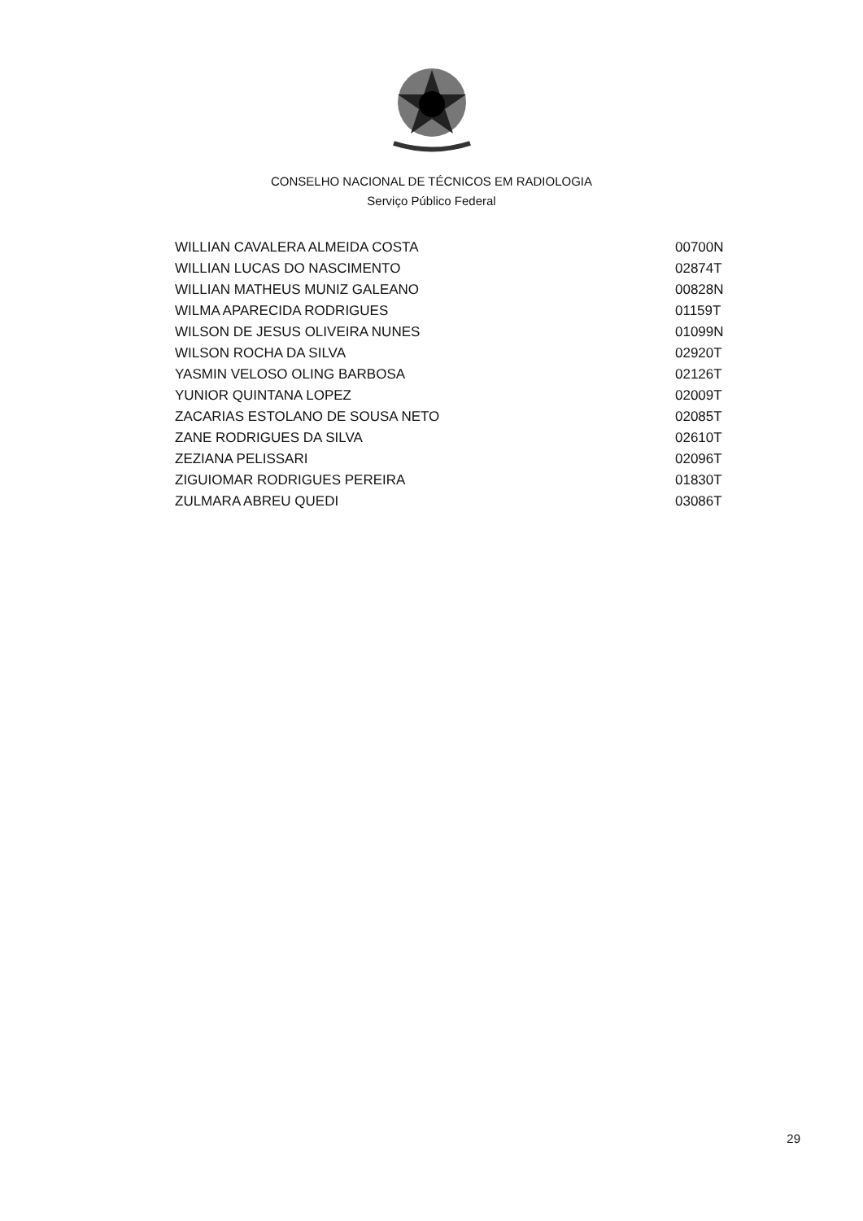CONSELHO NACIONAL DE TÉCNICOS EM RADIOLOGIA
Serviço Público Federal
| WILLIAN CAVALERA ALMEIDA COSTA | 00700N |
| WILLIAN LUCAS DO NASCIMENTO | 02874T |
| WILLIAN MATHEUS MUNIZ GALEANO | 00828N |
| WILMA APARECIDA RODRIGUES | 01159T |
| WILSON DE JESUS OLIVEIRA NUNES | 01099N |
| WILSON ROCHA DA SILVA | 02920T |
| YASMIN VELOSO OLING BARBOSA | 02126T |
| YUNIOR QUINTANA LOPEZ | 02009T |
| ZACARIAS ESTOLANO DE SOUSA NETO | 02085T |
| ZANE RODRIGUES DA SILVA | 02610T |
| ZEZIANA PELISSARI | 02096T |
| ZIGUIOMAR RODRIGUES PEREIRA | 01830T |
| ZULMARA ABREU QUEDI | 03086T |
29